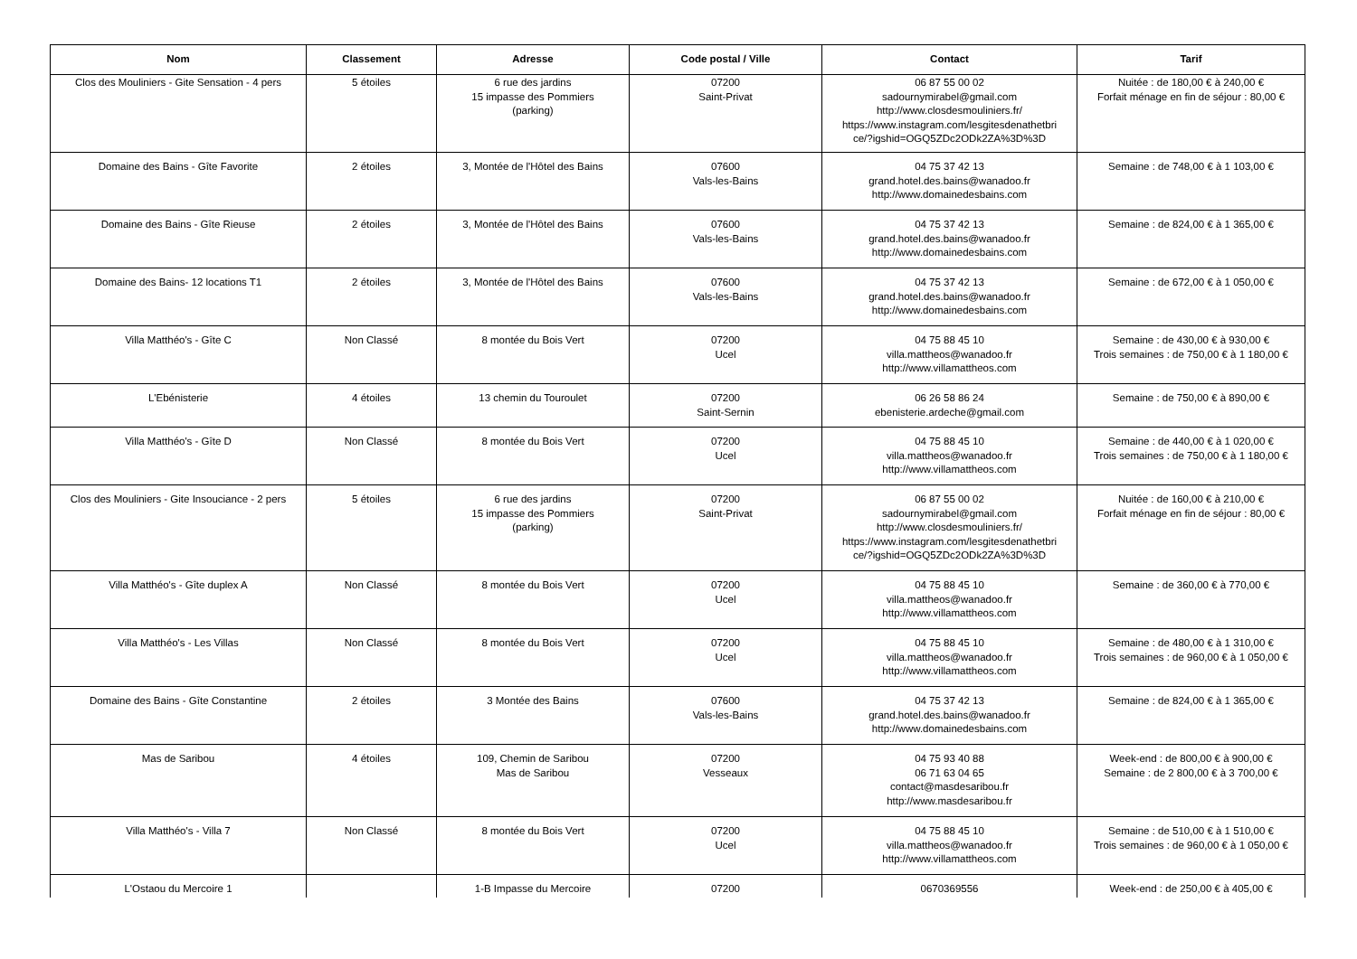| Nom | Classement | Adresse | Code postal / Ville | Contact | Tarif |
| --- | --- | --- | --- | --- | --- |
| Clos des Mouliniers - Gite Sensation - 4 pers | 5 étoiles | 6 rue des jardins 15 impasse des Pommiers (parking) | 07200 Saint-Privat | 06 87 55 00 02 sadournymirabel@gmail.com http://www.closdesmouliniers.fr/ https://www.instagram.com/lesgitesdenathetbri ce/?igshid=OGQ5ZDc2ODk2ZA%3D%3D | Nuitée : de 180,00 € à 240,00 € Forfait ménage en fin de séjour : 80,00 € |
| Domaine des Bains - Gîte Favorite | 2 étoiles | 3, Montée de l'Hôtel des Bains | 07600 Vals-les-Bains | 04 75 37 42 13 grand.hotel.des.bains@wanadoo.fr http://www.domainedesbains.com | Semaine : de 748,00 € à 1 103,00 € |
| Domaine des Bains - Gîte Rieuse | 2 étoiles | 3, Montée de l'Hôtel des Bains | 07600 Vals-les-Bains | 04 75 37 42 13 grand.hotel.des.bains@wanadoo.fr http://www.domainedesbains.com | Semaine : de 824,00 € à 1 365,00 € |
| Domaine des Bains- 12 locations T1 | 2 étoiles | 3, Montée de l'Hôtel des Bains | 07600 Vals-les-Bains | 04 75 37 42 13 grand.hotel.des.bains@wanadoo.fr http://www.domainedesbains.com | Semaine : de 672,00 € à 1 050,00 € |
| Villa Matthéo's - Gîte C | Non Classé | 8 montée du Bois Vert | 07200 Ucel | 04 75 88 45 10 villa.mattheos@wanadoo.fr http://www.villamattheos.com | Semaine : de 430,00 € à 930,00 € Trois semaines : de 750,00 € à 1 180,00 € |
| L'Ebénisterie | 4 étoiles | 13 chemin du Touroulet | 07200 Saint-Sernin | 06 26 58 86 24 ebenisterie.ardeche@gmail.com | Semaine : de 750,00 € à 890,00 € |
| Villa Matthéo's - Gîte D | Non Classé | 8 montée du Bois Vert | 07200 Ucel | 04 75 88 45 10 villa.mattheos@wanadoo.fr http://www.villamattheos.com | Semaine : de 440,00 € à 1 020,00 € Trois semaines : de 750,00 € à 1 180,00 € |
| Clos des Mouliniers - Gite Insouciance - 2 pers | 5 étoiles | 6 rue des jardins 15 impasse des Pommiers (parking) | 07200 Saint-Privat | 06 87 55 00 02 sadournymirabel@gmail.com http://www.closdesmouliniers.fr/ https://www.instagram.com/lesgitesdenathetbri ce/?igshid=OGQ5ZDc2ODk2ZA%3D%3D | Nuitée : de 160,00 € à 210,00 € Forfait ménage en fin de séjour : 80,00 € |
| Villa Matthéo's - Gîte duplex A | Non Classé | 8 montée du Bois Vert | 07200 Ucel | 04 75 88 45 10 villa.mattheos@wanadoo.fr http://www.villamattheos.com | Semaine : de 360,00 € à 770,00 € |
| Villa Matthéo's - Les Villas | Non Classé | 8 montée du Bois Vert | 07200 Ucel | 04 75 88 45 10 villa.mattheos@wanadoo.fr http://www.villamattheos.com | Semaine : de 480,00 € à 1 310,00 € Trois semaines : de 960,00 € à 1 050,00 € |
| Domaine des Bains - Gîte Constantine | 2 étoiles | 3 Montée des Bains | 07600 Vals-les-Bains | 04 75 37 42 13 grand.hotel.des.bains@wanadoo.fr http://www.domainedesbains.com | Semaine : de 824,00 € à 1 365,00 € |
| Mas de Saribou | 4 étoiles | 109, Chemin de Saribou Mas de Saribou | 07200 Vesseaux | 04 75 93 40 88 06 71 63 04 65 contact@masdesaribou.fr http://www.masdesaribou.fr | Week-end : de 800,00 € à 900,00 € Semaine : de 2 800,00 € à 3 700,00 € |
| Villa Matthéo's - Villa 7 | Non Classé | 8 montée du Bois Vert | 07200 Ucel | 04 75 88 45 10 villa.mattheos@wanadoo.fr http://www.villamattheos.com | Semaine : de 510,00 € à 1 510,00 € Trois semaines : de 960,00 € à 1 050,00 € |
| L'Ostaou du Mercoire 1 | | 1-B Impasse du Mercoire | 07200 | 0670369556 | Week-end : de 250,00 € à 405,00 € |